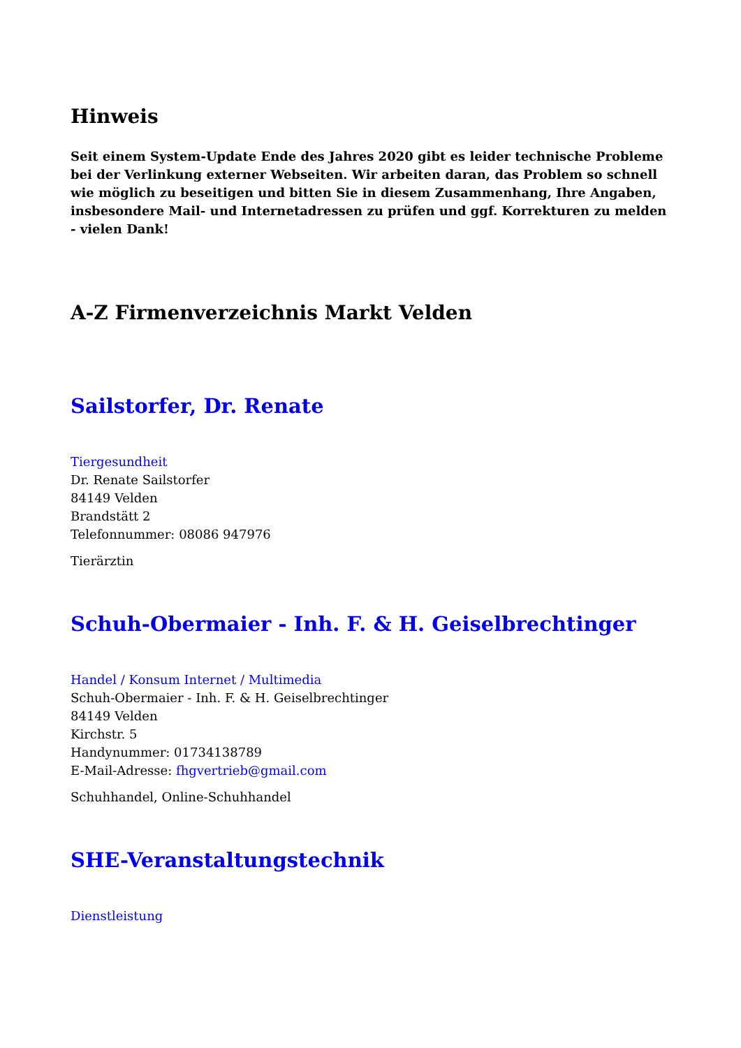Hinweis
Seit einem System-Update Ende des Jahres 2020 gibt es leider technische Probleme bei der Verlinkung externer Webseiten. Wir arbeiten daran, das Problem so schnell wie möglich zu beseitigen und bitten Sie in diesem Zusammenhang, Ihre Angaben, insbesondere Mail- und Internetadressen zu prüfen und ggf. Korrekturen zu melden - vielen Dank!
A-Z Firmenverzeichnis Markt Velden
Sailstorfer, Dr. Renate
Tiergesundheit
Dr. Renate Sailstorfer
84149 Velden
Brandstätt 2
Telefonnummer: 08086 947976
Tierärztin
Schuh-Obermaier - Inh. F. & H. Geiselbrechtinger
Handel / Konsum Internet / Multimedia
Schuh-Obermaier - Inh. F. & H. Geiselbrechtinger
84149 Velden
Kirchstr. 5
Handynummer: 01734138789
E-Mail-Adresse: fhgvertrieb@gmail.com
Schuhhandel, Online-Schuhhandel
SHE-Veranstaltungstechnik
Dienstleistung